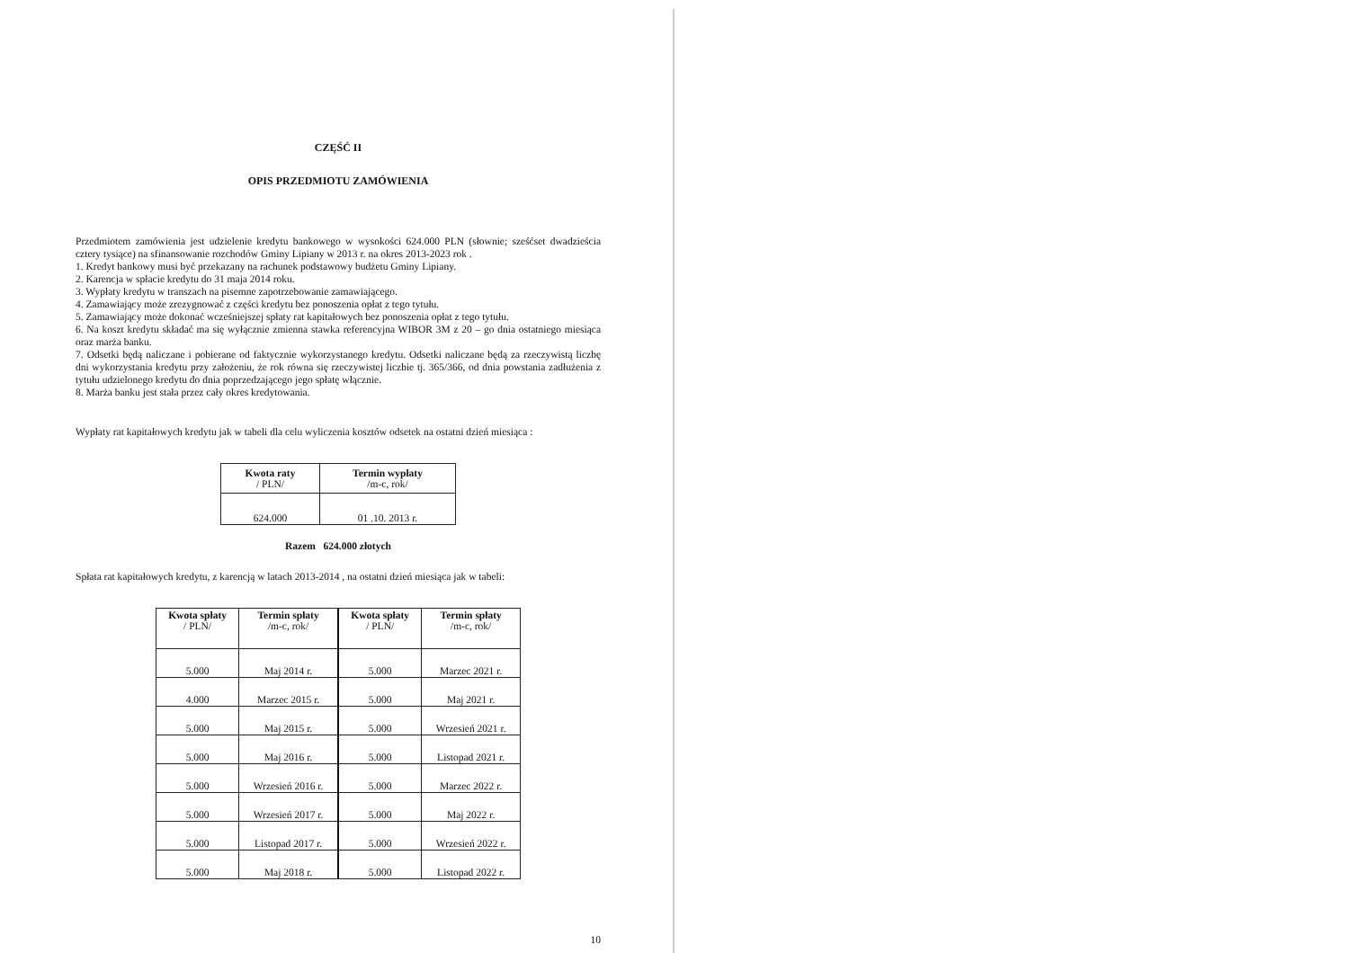CZĘŚĆ II
OPIS PRZEDMIOTU ZAMÓWIENIA
Przedmiotem zamówienia jest udzielenie kredytu bankowego w wysokości 624.000 PLN (słownie; sześćset dwadzieścia cztery tysiące) na sfinansowanie rozchodów Gminy Lipiany w 2013 r. na okres 2013-2023 rok .
1. Kredyt bankowy musi być przekazany na rachunek podstawowy budżetu Gminy Lipiany.
2. Karencja w spłacie kredytu do 31 maja 2014 roku.
3. Wypłaty kredytu w transzach na pisemne zapotrzebowanie zamawiającego.
4. Zamawiający może zrezygnować z części kredytu bez ponoszenia opłat z tego tytułu.
5. Zamawiający może dokonać wcześniejszej spłaty rat kapitałowych bez ponoszenia opłat z tego tytułu.
6. Na koszt kredytu składać ma się wyłącznie zmienna stawka referencyjna WIBOR 3M z 20 – go dnia ostatniego miesiąca oraz marża banku.
7. Odsetki będą naliczane i pobierane od faktycznie wykorzystanego kredytu. Odsetki naliczane będą za rzeczywistą liczbę dni wykorzystania kredytu przy założeniu, że rok równa się rzeczywistej liczbie tj. 365/366, od dnia powstania zadłużenia z tytułu udzielonego kredytu do dnia poprzedzającego jego spłatę włącznie.
8. Marża banku jest stała przez cały okres kredytowania.
Wypłaty rat kapitałowych kredytu jak w tabeli dla celu wyliczenia kosztów odsetek na ostatni dzień miesiąca :
| Kwota raty / PLN/ | Termin wypłaty /m-c, rok/ |
| --- | --- |
| 624.000 | 01 .10. 2013 r. |
Razem 624.000 złotych
Spłata rat kapitałowych kredytu, z karencją w latach 2013-2014 , na ostatni dzień miesiąca jak w tabeli:
| Kwota spłaty / PLN/ | Termin spłaty /m-c, rok/ | Kwota spłaty / PLN/ | Termin spłaty /m-c, rok/ |
| --- | --- | --- | --- |
| 5.000 | Maj 2014 r. | 5.000 | Marzec 2021 r. |
| 4.000 | Marzec 2015 r. | 5.000 | Maj 2021 r. |
| 5.000 | Maj 2015 r. | 5.000 | Wrzesień 2021 r. |
| 5.000 | Maj 2016 r. | 5.000 | Listopad 2021 r. |
| 5.000 | Wrzesień 2016 r. | 5.000 | Marzec 2022 r. |
| 5.000 | Wrzesień 2017 r. | 5.000 | Maj 2022 r. |
| 5.000 | Listopad 2017 r. | 5.000 | Wrzesień 2022 r. |
| 5.000 | Maj 2018 r. | 5.000 | Listopad 2022 r. |
10